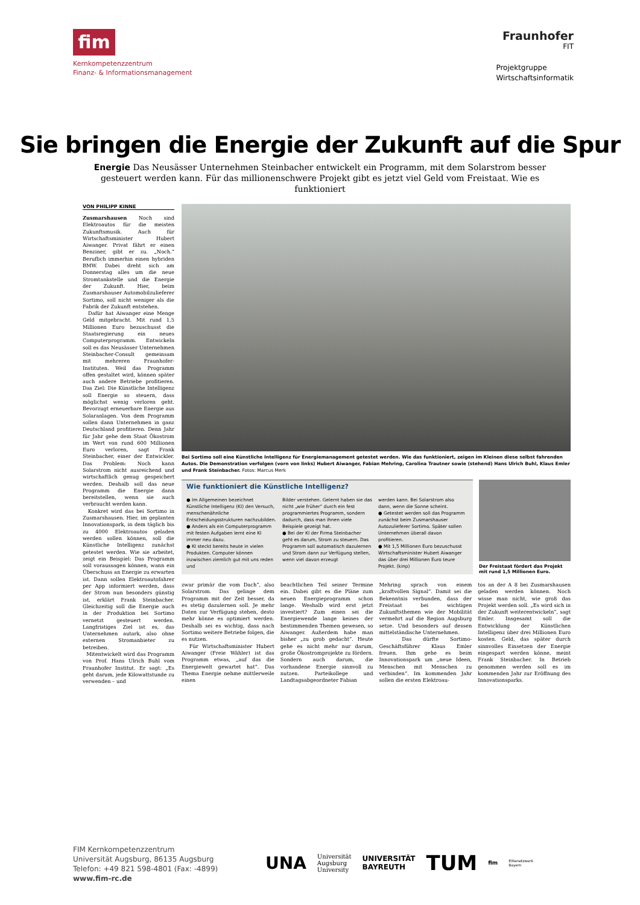fim
Kernkompetenzzentrum
Finanz- & Informationsmanagement
Fraunhofer
FIT
Projektgruppe
Wirtschaftsinformatik
Sie bringen die Energie der Zukunft auf die Spur
Energie Das Neusässer Unternehmen Steinbacher entwickelt ein Programm, mit dem Solarstrom besser gesteuert werden kann. Für das millionenschwere Projekt gibt es jetzt viel Geld vom Freistaat. Wie es funktioniert
VON PHILIPP KINNE
Zusmarshausen Noch sind Elektroautos für die meisten Zukunftsmusik. Auch für Wirtschaftsminister Hubert Aiwanger. Privat fährt er einen Benziner, gibt er zu. „Noch.“ Beruflich immerhin einen hybriden BMW. Dabei dreht sich am Donnerstag alles um die neue Stromtankstelle und die Energie der Zukunft. Hier, beim Zusmarshauser Automobilzulieferer Sortimo, soll nicht weniger als die Fabrik der Zukunft entstehen.
Dafür hat Aiwanger eine Menge Geld mitgebracht. Mit rund 1,5 Millionen Euro bezuschusst die Staatsregierung ein neues Computerprogramm. Entwickeln soll es das Neusässer Unternehmen Steinbacher-Consult gemeinsam mit mehreren Fraunhofer-Instituten. Weil das Programm offen gestaltet wird, können später auch andere Betriebe profitieren. Das Ziel: Die Künstliche Intelligenz soll Energie so steuern, dass möglichst wenig verloren geht. Bevorzugt erneuerbare Energie aus Solaranlagen. Von dem Programm sollen dann Unternehmen in ganz Deutschland profitieren. Denn Jahr für Jahr gehe dem Staat Ökostrom im Wert von rund 600 Millionen Euro verloren, sagt Frank Steinbacher, einer der Entwickler. Das Problem: Noch kann Solarstrom nicht ausreichend und wirtschaftlich genug gespeichert werden. Deshalb soll das neue Programm die Energie dann bereitstellen, wenn sie auch verbraucht werden kann.
Konkret wird das bei Sortimo in Zusmarshausen. Hier, im geplanten Innovationspark, in dem täglich bis zu 4000 Elektroautos geladen werden sollen können, soll die Künstliche Intelligenz zunächst getestet werden. Wie sie arbeitet, zeigt ein Beispiel: Das Programm soll voraussagen können, wann ein Überschuss an Energie zu erwarten ist. Dann sollen Elektroautofahrer per App informiert werden, dass der Strom nun besonders günstig ist, erklärt Frank Steinbacher. Gleichzeitig soll die Energie auch in der Produktion bei Sortimo vernetzt gesteuert werden. Langfristiges Ziel ist es, das Unternehmen autark, also ohne externen Stromanbieter zu betreiben.
Mitentwickelt wird das Programm von Prof. Hans Ulrich Buhl vom Fraunhofer Institut. Er sagt: „Es geht darum, jede Kilowattstunde zu verwenden – und
Bei Sortimo soll eine Künstliche Intelligenz für Energiemanagement getestet werden. Wie das funktioniert, zeigen im Kleinen diese selbst fahrenden Autos. Die Demonstration verfolgen (vorn von links) Hubert Aiwanger, Fabian Mehring, Carolina Trautner sowie (stehend) Hans Ulrich Buhl, Klaus Emler und Frank Steinbacher. Fotos: Marcus Merk
Wie funktioniert die Künstliche Intelligenz?
● Im Allgemeinen bezeichnet Künstliche Intelligenz (KI) den Versuch, menschenähnliche Entscheidungsstrukturen nachzubilden.
● Anders als ein Computerprogramm mit festen Aufgaben lernt eine KI immer neu dazu.
● KI steckt bereits heute in vielen Produkten. Computer können inzwischen ziemlich gut mit uns reden und
Bilder verstehen. Gelernt haben sie das nicht „wie früher“ durch ein fest programmiertes Programm, sondern dadurch, dass man ihnen viele Beispiele gezeigt hat.
● Bei der KI der Firma Steinbacher geht es darum, Strom zu steuern. Das Programm soll automatisch dazulernen und Strom dann zur Verfügung stellen, wenn viel davon erzeugt
werden kann. Bei Solarstrom also dann, wenn die Sonne scheint.
● Getestet werden soll das Programm zunächst beim Zusmarshauser Autozulieferer Sortimo. Später sollen Unternehmen überall davon profitieren.
● Mit 1,5 Millionen Euro bezuschusst Wirtschaftsminister Hubert Aiwanger das über drei Millionen Euro teure Projekt. (kinp)
Der Freistaat fördert das Projekt mit rund 1,5 Millionen Euro.
zwar primär die vom Dach“, also Solarstrom. Das gelinge dem Programm mit der Zeit besser, da es stetig dazulernen soll. Je mehr Daten zur Verfügung stehen, desto mehr könne es optimiert werden. Deshalb sei es wichtig, dass nach Sortimo weitere Betriebe folgen, die es nutzen.
Für Wirtschaftsminister Hubert Aiwanger (Freie Wähler) ist das Programm etwas, „auf das die Energiewelt gewartet hat“. Das Thema Energie nehme mittlerweile einen
beachtlichen Teil seiner Termine ein. Dabei gibt es die Pläne zum neuen Energieprogramm schon lange. Weshalb wird erst jetzt investiert? Zum einen sei die Energiewende lange keines der bestimmenden Themen gewesen, so Aiwanger. Außerdem habe man bisher „zu grob gedacht“. Heute gehe es nicht mehr nur darum, große Ökostromprojekte zu fördern. Sondern auch darum, die vorhandene Energie sinnvoll zu nutzen. Parteikollege und Landtagsabgeordneter Fabian
Mehring sprach von einem „kraftvollen Signal“. Damit sei die Bekenntnis verbunden, dass der Freistaat bei wichtigen Zukunftsthemen wie der Mobilität vermehrt auf die Region Augsburg setze. Und besonders auf dessen mittelständische Unternehmen.
Das dürfte Sortimo-Geschäftsführer Klaus Emler freuen. Ihm gehe es beim Innovationspark um „neue Ideen, Menschen mit Menschen zu verbinden“. Im kommenden Jahr sollen die ersten Elektroau-
tos an der A 8 bei Zusmarshausen geladen werden können. Noch wisse man nicht, wie groß das Projekt werden soll. „Es wird sich in der Zukunft weiterentwickeln“, sagt Emler. Insgesamt soll die Entwicklung der Künstlichen Intelligenz über drei Millionen Euro kosten. Geld, das später durch sinnvolles Einsetzen der Energie eingespart werden könne, meint Frank Steinbacher. In Betrieb genommen werden soll es im kommenden Jahr zur Eröffnung des Innovationsparks.
FIM Kernkompetenzzentrum
Universität Augsburg, 86135 Augsburg
Telefon: +49 821 598-4801 (Fax: -4899)
www.fim-rc.de
UNA Universität
Augsburg
University UNIVERSITÄT
BAYREUTH TUM fim Elitenetzwerk
Bayern